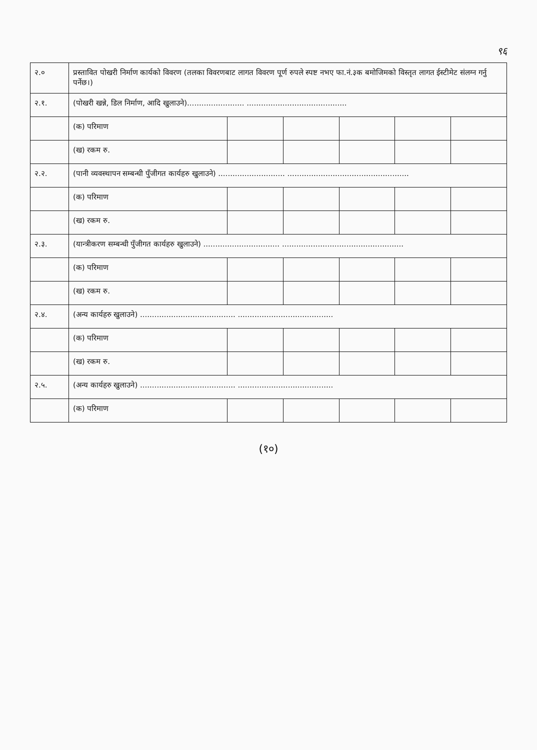९६
| २.० | प्रस्तावित पोखरी निर्माण कार्यको विवरण (तलका विवरणबाट लागत विवरण पूर्ण रुपले स्पष्ट नभए फा.नं.३क बमोजिमको विस्तृत लागत ईस्टीमेट संलग्न गर्नु पर्नेछ।) | | | | | |
| २.१. | (पोखरी खन्ने, डिल निर्माण, आदि खुलाउने)........................ .......................................... | | | | | |
| | (क) परिमाण | | | | | |
| | (ख) रकम रु. | | | | | |
| २.२. | (पानी व्यवस्थापन सम्बन्धी पुँजीगत कार्यहरु खुलाउने) ............................ ................................................... | | | | | |
| | (क) परिमाण | | | | | |
| | (ख) रकम रु. | | | | | |
| २.३. | (यान्त्रीकरण सम्बन्धी पुँजीगत कार्यहरु खुलाउने) ................................ ................................................... | | | | | |
| | (क) परिमाण | | | | | |
| | (ख) रकम रु. | | | | | |
| २.४. | (अन्य कार्यहरु खुलाउने) ........................................ ........................................ | | | | | |
| | (क) परिमाण | | | | | |
| | (ख) रकम रु. | | | | | |
| २.५. | (अन्य कार्यहरु खुलाउने) ........................................ ........................................ | | | | | |
| | (क) परिमाण | | | | | |
(१०)